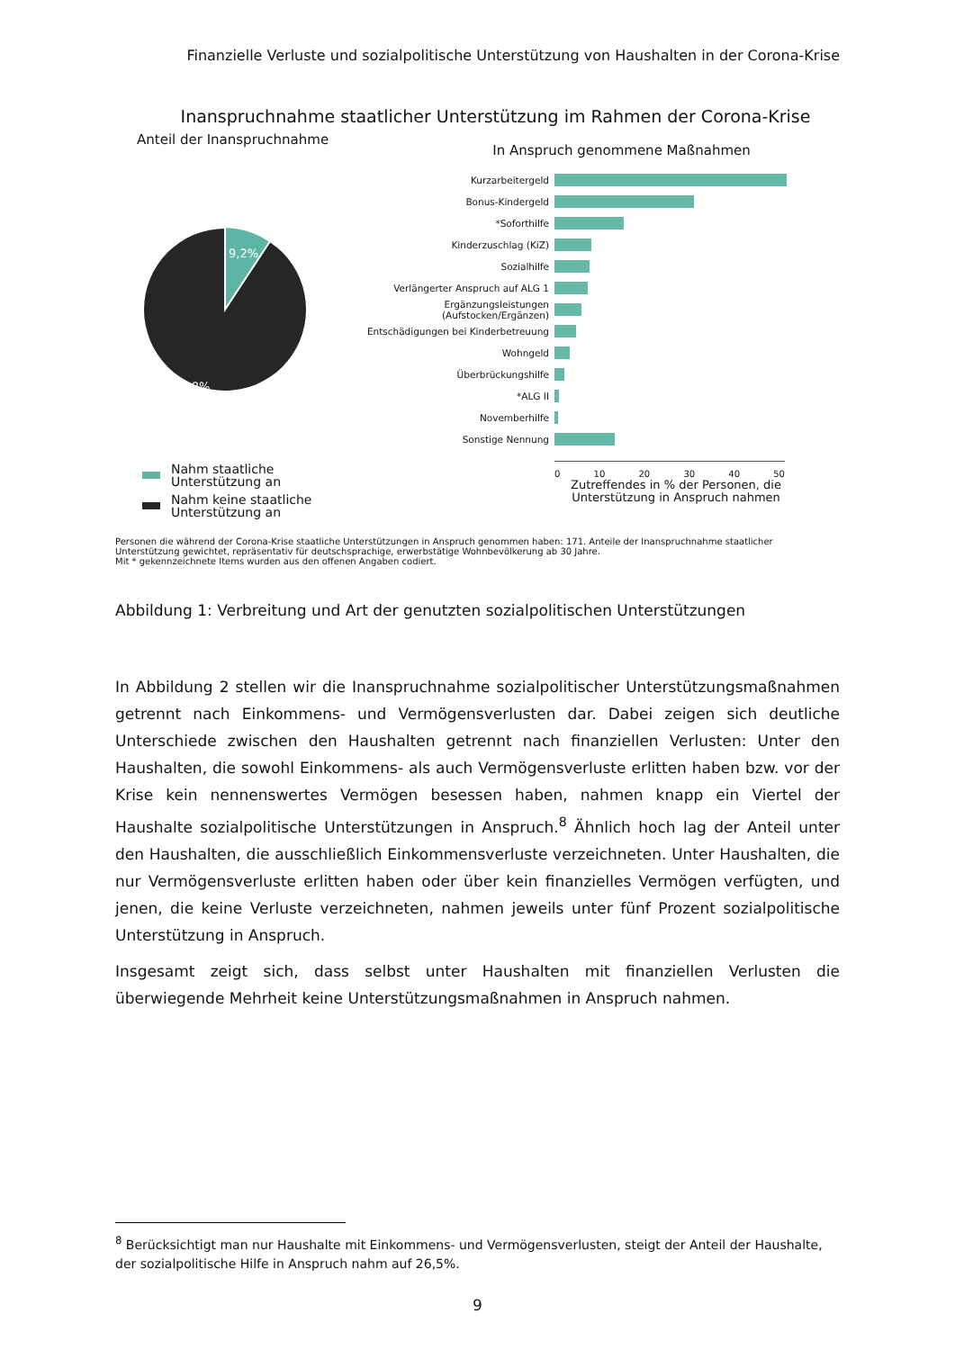Finanzielle Verluste und sozialpolitische Unterstützung von Haushalten in der Corona-Krise
Inanspruchnahme staatlicher Unterstützung im Rahmen der Corona-Krise
Anteil der Inanspruchnahme
9,2%
90,8%
Nahm staatliche
Unterstützung an
Nahm keine staatliche
Unterstützung an
In Anspruch genommene Maßnahmen
Kurzarbeitergeld
Bonus-Kindergeld
*Soforthilfe
Kinderzuschlag (KiZ)
Sozialhilfe
Verlängerter Anspruch auf ALG 1
Ergänzungsleistungen (Aufstocken/Ergänzen)
Entschädigungen bei Kinderbetreuung
Wohngeld
Überbrückungshilfe
*ALG II
Novemberhilfe
Sonstige Nennung
0 10 20 30 40 50
Zutreffendes in % der Personen, die Unterstützung in Anspruch nahmen
Personen die während der Corona-Krise staatliche Unterstützungen in Anspruch genommen haben: 171. Anteile der Inanspruchnahme staatlicher Unterstützung gewichtet, repräsentativ für deutschsprachige, erwerbstätige Wohnbevölkerung ab 30 Jahre.
Mit * gekennzeichnete Items wurden aus den offenen Angaben codiert.
Abbildung 1: Verbreitung und Art der genutzten sozialpolitischen Unterstützungen
In Abbildung 2 stellen wir die Inanspruchnahme sozialpolitischer Unterstützungsmaßnahmen getrennt nach Einkommens- und Vermögensverlusten dar. Dabei zeigen sich deutliche Unterschiede zwischen den Haushalten getrennt nach finanziellen Verlusten: Unter den Haushalten, die sowohl Einkommens- als auch Vermögensverluste erlitten haben bzw. vor der Krise kein nennenswertes Vermögen besessen haben, nahmen knapp ein Viertel der Haushalte sozialpolitische Unterstützungen in Anspruch.<sup>8</sup> Ähnlich hoch lag der Anteil unter den Haushalten, die ausschließlich Einkommensverluste verzeichneten. Unter Haushalten, die nur Vermögensverluste erlitten haben oder über kein finanzielles Vermögen verfügten, und jenen, die keine Verluste verzeichneten, nahmen jeweils unter fünf Prozent sozialpolitische Unterstützung in Anspruch.
Insgesamt zeigt sich, dass selbst unter Haushalten mit finanziellen Verlusten die überwiegende Mehrheit keine Unterstützungsmaßnahmen in Anspruch nahmen.
<sup>8</sup> Berücksichtigt man nur Haushalte mit Einkommens- und Vermögensverlusten, steigt der Anteil der Haushalte, der sozialpolitische Hilfe in Anspruch nahm auf 26,5%.
9